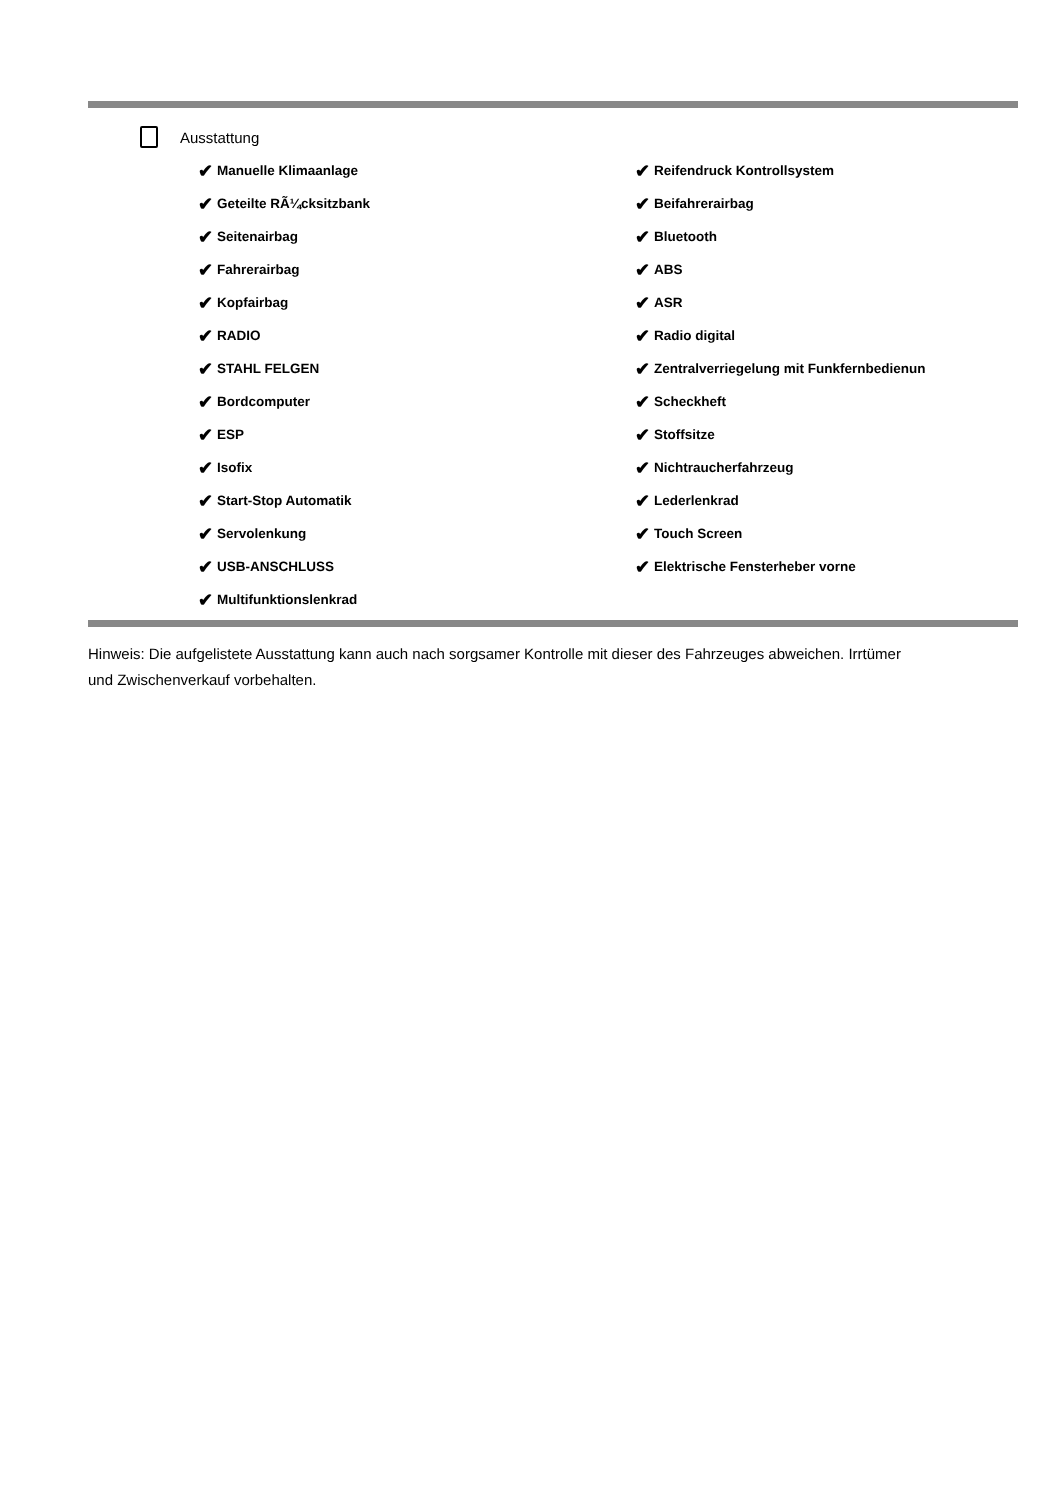Ausstattung
✔ Manuelle Klimaanlage
✔ Reifendruck Kontrollsystem
✔ Geteilte RÃ¼cksitzbank
✔ Beifahrerairbag
✔ Seitenairbag
✔ Bluetooth
✔ Fahrerairbag
✔ ABS
✔ Kopfairbag
✔ ASR
✔ RADIO
✔ Radio digital
✔ STAHL FELGEN
✔ Zentralverriegelung mit Funkfernbedienun
✔ Bordcomputer
✔ Scheckheft
✔ ESP
✔ Stoffsitze
✔ Isofix
✔ Nichtraucherfahrzeug
✔ Start-Stop Automatik
✔ Lederlenkrad
✔ Servolenkung
✔ Touch Screen
✔ USB-ANSCHLUSS
✔ Elektrische Fensterheber vorne
✔ Multifunktionslenkrad
Hinweis: Die aufgelistete Ausstattung kann auch nach sorgsamer Kontrolle mit dieser des Fahrzeuges abweichen. Irrtümer und Zwischenverkauf vorbehalten.